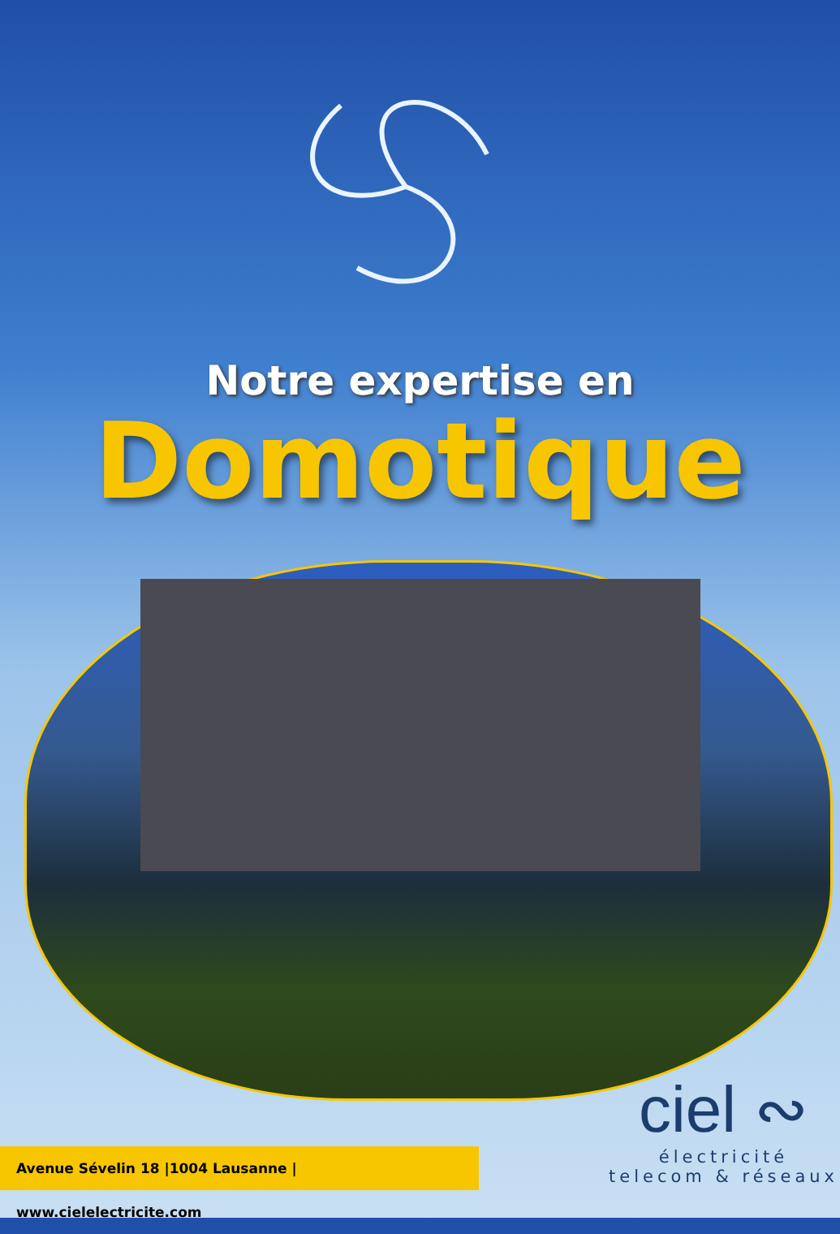Notre expertise en
Domotique
Avenue Sévelin 18 |1004 Lausanne | www.cielelectricite.com
ciel ∾
électricité
telecom & réseaux